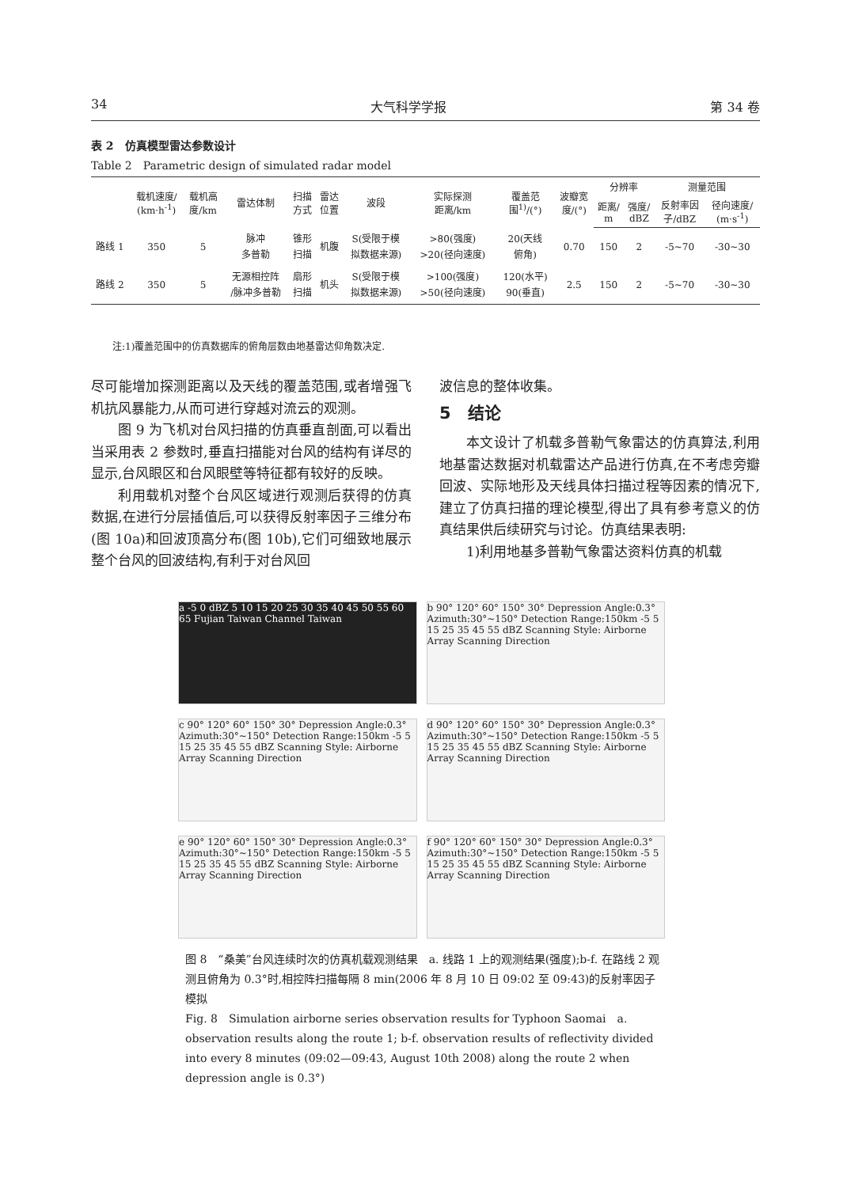34 大气科学学报 第 34 卷
表 2　仿真模型雷达参数设计
Table 2　Parametric design of simulated radar model
| | 载机速度/ (km·h<sup>-1</sup>) | 载机高 度/km | 雷达体制 | 扫描 方式 | 雷达 位置 | 波段 | 实际探测 距离/km | 覆盖范 围<sup>1)</sup>/(°) | 波瓣宽 度/(°) | 分辨率 | | 测量范围 | |
| --- | --- | --- | --- | --- | --- | --- | --- | --- | --- | --- | --- | --- | --- |
| | | | | | | | | | | 距离/ m | 强度/ dBZ | 反射率因 子/dBZ | 径向速度/ (m·s<sup>-1</sup>) |
| 路线 1 | 350 | 5 | 脉冲 多普勒 | 锥形 扫描 | 机腹 | S(受限于模 拟数据来源) | >80(强度) >20(径向速度) | 20(天线 俯角) | 0.70 | 150 | 2 | -5~70 | -30~30 |
| 路线 2 | 350 | 5 | 无源相控阵 /脉冲多普勒 | 扇形 扫描 | 机头 | S(受限于模 拟数据来源) | >100(强度) >50(径向速度) | 120(水平) 90(垂直) | 2.5 | 150 | 2 | -5~70 | -30~30 |
注:1)覆盖范围中的仿真数据库的俯角层数由地基雷达仰角数决定.
尽可能增加探测距离以及天线的覆盖范围,或者增强飞机抗风暴能力,从而可进行穿越对流云的观测。
图 9 为飞机对台风扫描的仿真垂直剖面,可以看出当采用表 2 参数时,垂直扫描能对台风的结构有详尽的显示,台风眼区和台风眼壁等特征都有较好的反映。
利用载机对整个台风区域进行观测后获得的仿真数据,在进行分层插值后,可以获得反射率因子三维分布(图 10a)和回波顶高分布(图 10b),它们可细致地展示整个台风的回波结构,有利于对台风回
波信息的整体收集。
5　结论
本文设计了机载多普勒气象雷达的仿真算法,利用地基雷达数据对机载雷达产品进行仿真,在不考虑旁瓣回波、实际地形及天线具体扫描过程等因素的情况下,建立了仿真扫描的理论模型,得出了具有参考意义的仿真结果供后续研究与讨论。仿真结果表明:
1)利用地基多普勒气象雷达资料仿真的机载
a -5 0 dBZ 5 10 15 20 25 30 35 40 45 50 55 60 65 Fujian Taiwan Channel Taiwan
b 90° 120° 60° 150° 30° Depression Angle:0.3° Azimuth:30°~150° Detection Range:150km -5 5 15 25 35 45 55 dBZ Scanning Style: Airborne Array Scanning Direction
c 90° 120° 60° 150° 30° Depression Angle:0.3° Azimuth:30°~150° Detection Range:150km -5 5 15 25 35 45 55 dBZ Scanning Style: Airborne Array Scanning Direction
d 90° 120° 60° 150° 30° Depression Angle:0.3° Azimuth:30°~150° Detection Range:150km -5 5 15 25 35 45 55 dBZ Scanning Style: Airborne Array Scanning Direction
e 90° 120° 60° 150° 30° Depression Angle:0.3° Azimuth:30°~150° Detection Range:150km -5 5 15 25 35 45 55 dBZ Scanning Style: Airborne Array Scanning Direction
f 90° 120° 60° 150° 30° Depression Angle:0.3° Azimuth:30°~150° Detection Range:150km -5 5 15 25 35 45 55 dBZ Scanning Style: Airborne Array Scanning Direction
图 8　“桑美”台风连续时次的仿真机载观测结果　a. 线路 1 上的观测结果(强度);b-f. 在路线 2 观测且俯角为 0.3°时,相控阵扫描每隔 8 min(2006 年 8 月 10 日 09:02 至 09:43)的反射率因子模拟
Fig. 8　Simulation airborne series observation results for Typhoon Saomai　a. observation results along the route 1; b-f. observation results of reflectivity divided into every 8 minutes (09:02—09:43, August 10th 2008) along the route 2 when depression angle is 0.3°)